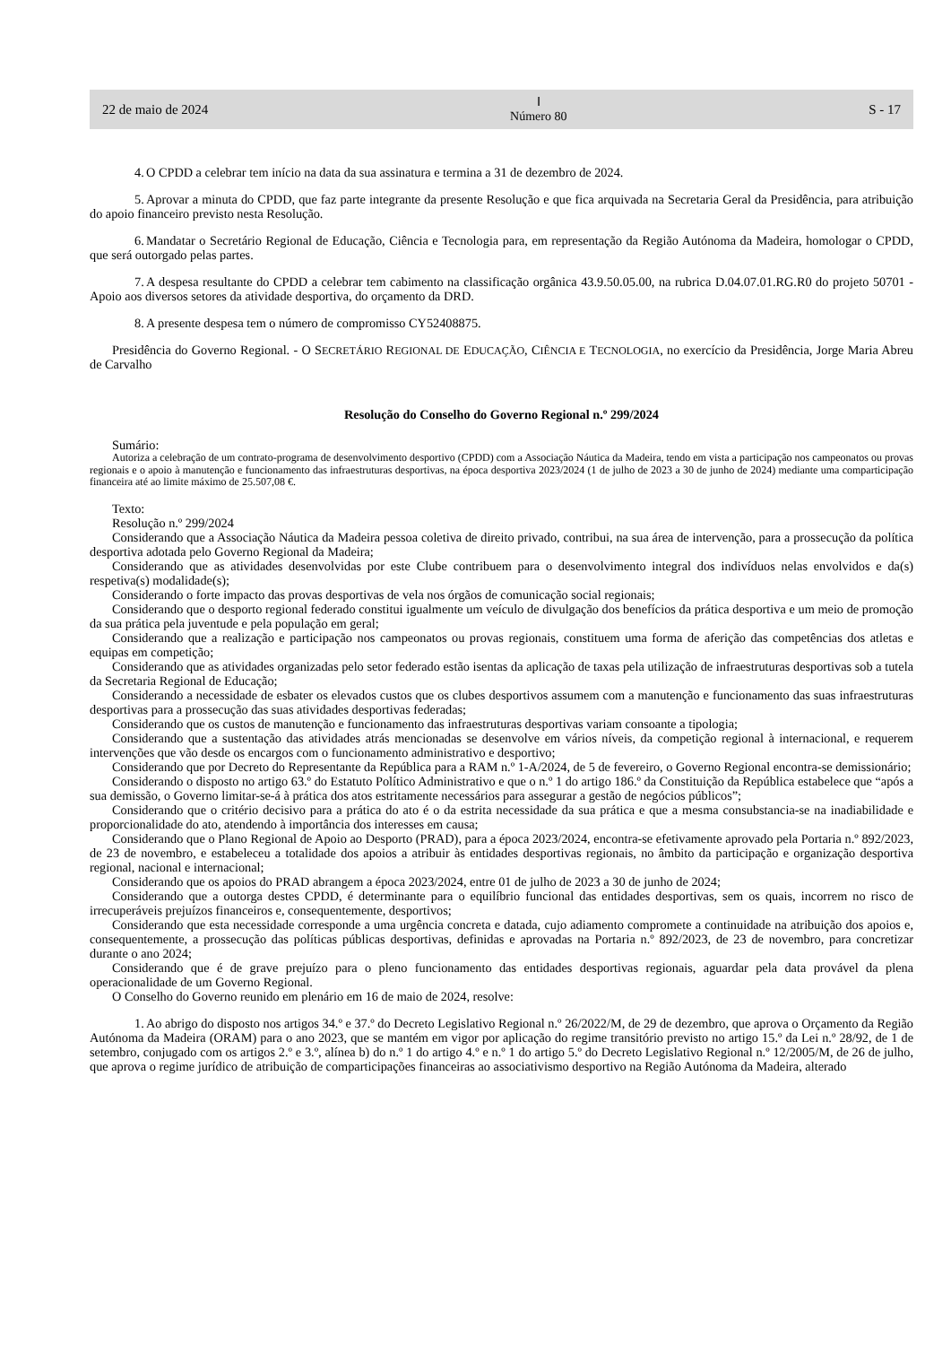22 de maio de 2024
Ⅰ
Número 80
S - 17
4. O CPDD a celebrar tem início na data da sua assinatura e termina a 31 de dezembro de 2024.
5. Aprovar a minuta do CPDD, que faz parte integrante da presente Resolução e que fica arquivada na Secretaria Geral da Presidência, para atribuição do apoio financeiro previsto nesta Resolução.
6. Mandatar o Secretário Regional de Educação, Ciência e Tecnologia para, em representação da Região Autónoma da Madeira, homologar o CPDD, que será outorgado pelas partes.
7. A despesa resultante do CPDD a celebrar tem cabimento na classificação orgânica 43.9.50.05.00, na rubrica D.04.07.01.RG.R0 do projeto 50701 - Apoio aos diversos setores da atividade desportiva, do orçamento da DRD.
8. A presente despesa tem o número de compromisso CY52408875.
Presidência do Governo Regional. - O SECRETÁRIO REGIONAL DE EDUCAÇÃO, CIÊNCIA E TECNOLOGIA, no exercício da Presidência, Jorge Maria Abreu de Carvalho
Resolução do Conselho do Governo Regional n.º 299/2024
Sumário:
Autoriza a celebração de um contrato-programa de desenvolvimento desportivo (CPDD) com a Associação Náutica da Madeira, tendo em vista a participação nos campeonatos ou provas regionais e o apoio à manutenção e funcionamento das infraestruturas desportivas, na época desportiva 2023/2024 (1 de julho de 2023 a 30 de junho de 2024) mediante uma comparticipação financeira até ao limite máximo de 25.507,08 €.
Texto:
Resolução n.º 299/2024
Considerando que a Associação Náutica da Madeira pessoa coletiva de direito privado, contribui, na sua área de intervenção, para a prossecução da política desportiva adotada pelo Governo Regional da Madeira;
Considerando que as atividades desenvolvidas por este Clube contribuem para o desenvolvimento integral dos indivíduos nelas envolvidos e da(s) respetiva(s) modalidade(s);
Considerando o forte impacto das provas desportivas de vela nos órgãos de comunicação social regionais;
Considerando que o desporto regional federado constitui igualmente um veículo de divulgação dos benefícios da prática desportiva e um meio de promoção da sua prática pela juventude e pela população em geral;
Considerando que a realização e participação nos campeonatos ou provas regionais, constituem uma forma de aferição das competências dos atletas e equipas em competição;
Considerando que as atividades organizadas pelo setor federado estão isentas da aplicação de taxas pela utilização de infraestruturas desportivas sob a tutela da Secretaria Regional de Educação;
Considerando a necessidade de esbater os elevados custos que os clubes desportivos assumem com a manutenção e funcionamento das suas infraestruturas desportivas para a prossecução das suas atividades desportivas federadas;
Considerando que os custos de manutenção e funcionamento das infraestruturas desportivas variam consoante a tipologia;
Considerando que a sustentação das atividades atrás mencionadas se desenvolve em vários níveis, da competição regional à internacional, e requerem intervenções que vão desde os encargos com o funcionamento administrativo e desportivo;
Considerando que por Decreto do Representante da República para a RAM n.º 1-A/2024, de 5 de fevereiro, o Governo Regional encontra-se demissionário;
Considerando o disposto no artigo 63.º do Estatuto Político Administrativo e que o n.º 1 do artigo 186.º da Constituição da República estabelece que “após a sua demissão, o Governo limitar-se-á à prática dos atos estritamente necessários para assegurar a gestão de negócios públicos”;
Considerando que o critério decisivo para a prática do ato é o da estrita necessidade da sua prática e que a mesma consubstancia-se na inadiabilidade e proporcionalidade do ato, atendendo à importância dos interesses em causa;
Considerando que o Plano Regional de Apoio ao Desporto (PRAD), para a época 2023/2024, encontra-se efetivamente aprovado pela Portaria n.º 892/2023, de 23 de novembro, e estabeleceu a totalidade dos apoios a atribuir às entidades desportivas regionais, no âmbito da participação e organização desportiva regional, nacional e internacional;
Considerando que os apoios do PRAD abrangem a época 2023/2024, entre 01 de julho de 2023 a 30 de junho de 2024;
Considerando que a outorga destes CPDD, é determinante para o equilíbrio funcional das entidades desportivas, sem os quais, incorrem no risco de irrecuperáveis prejuízos financeiros e, consequentemente, desportivos;
Considerando que esta necessidade corresponde a uma urgência concreta e datada, cujo adiamento compromete a continuidade na atribuição dos apoios e, consequentemente, a prossecução das políticas públicas desportivas, definidas e aprovadas na Portaria n.º 892/2023, de 23 de novembro, para concretizar durante o ano 2024;
Considerando que é de grave prejuízo para o pleno funcionamento das entidades desportivas regionais, aguardar pela data provável da plena operacionalidade de um Governo Regional.
O Conselho do Governo reunido em plenário em 16 de maio de 2024, resolve:
1. Ao abrigo do disposto nos artigos 34.º e 37.º do Decreto Legislativo Regional n.º 26/2022/M, de 29 de dezembro, que aprova o Orçamento da Região Autónoma da Madeira (ORAM) para o ano 2023, que se mantém em vigor por aplicação do regime transitório previsto no artigo 15.º da Lei n.º 28/92, de 1 de setembro, conjugado com os artigos 2.º e 3.º, alínea b) do n.º 1 do artigo 4.º e n.º 1 do artigo 5.º do Decreto Legislativo Regional n.º 12/2005/M, de 26 de julho, que aprova o regime jurídico de atribuição de comparticipações financeiras ao associativismo desportivo na Região Autónoma da Madeira, alterado